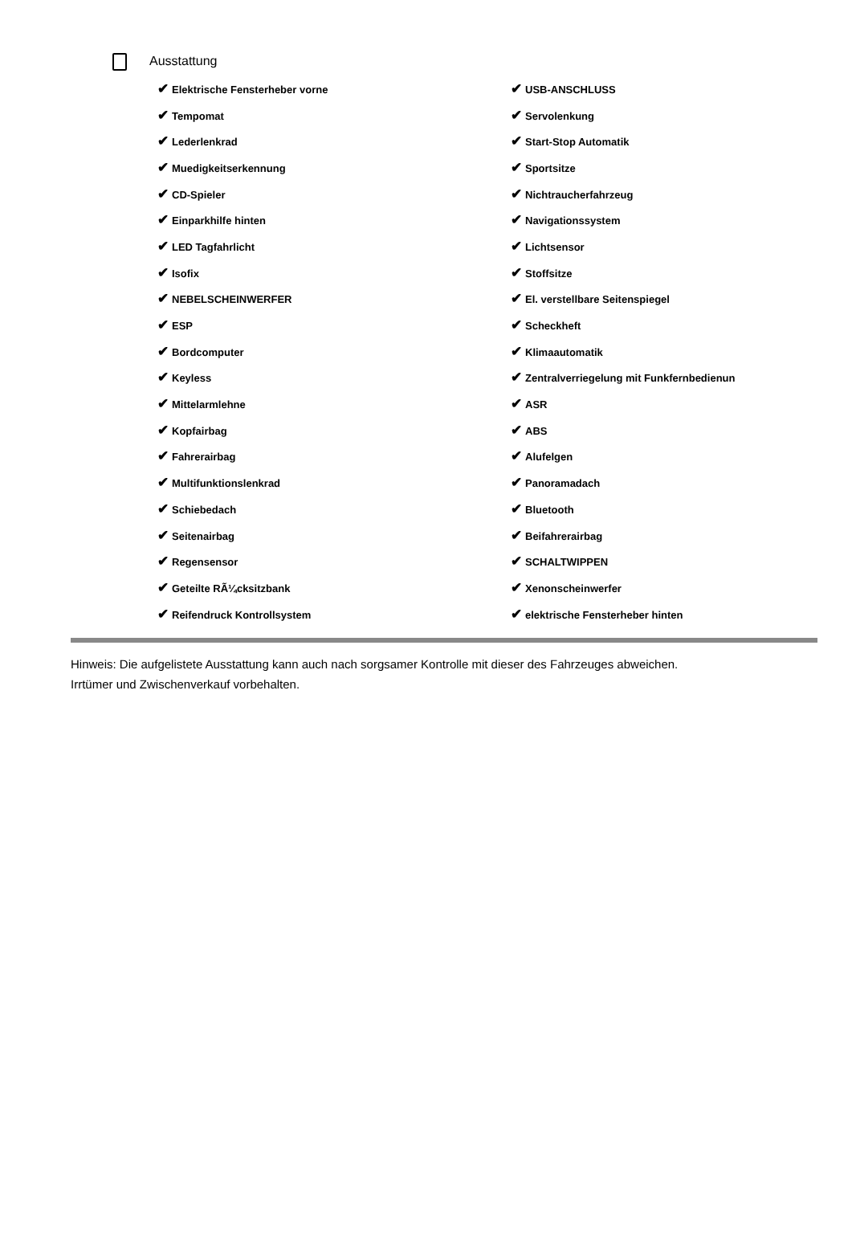Ausstattung
| ✔ Elektrische Fensterheber vorne | ✔ USB-ANSCHLUSS |
| ✔ Tempomat | ✔ Servolenkung |
| ✔ Lederlenkrad | ✔ Start-Stop Automatik |
| ✔ Muedigkeitserkennung | ✔ Sportsitze |
| ✔ CD-Spieler | ✔ Nichtraucherfahrzeug |
| ✔ Einparkhilfe hinten | ✔ Navigationssystem |
| ✔ LED Tagfahrlicht | ✔ Lichtsensor |
| ✔ Isofix | ✔ Stoffsitze |
| ✔ NEBELSCHEINWERFER | ✔ El. verstellbare Seitenspiegel |
| ✔ ESP | ✔ Scheckheft |
| ✔ Bordcomputer | ✔ Klimaautomatik |
| ✔ Keyless | ✔ Zentralverriegelung mit Funkfernbedienun |
| ✔ Mittelarmlehne | ✔ ASR |
| ✔ Kopfairbag | ✔ ABS |
| ✔ Fahrerairbag | ✔ Alufelgen |
| ✔ Multifunktionslenkrad | ✔ Panoramadach |
| ✔ Schiebedach | ✔ Bluetooth |
| ✔ Seitenairbag | ✔ Beifahrerairbag |
| ✔ Regensensor | ✔ SCHALTWIPPEN |
| ✔ Geteilte RÃ¼cksitzbank | ✔ Xenonscheinwerfer |
| ✔ Reifendruck Kontrollsystem | ✔ elektrische Fensterheber hinten |
Hinweis: Die aufgelistete Ausstattung kann auch nach sorgsamer Kontrolle mit dieser des Fahrzeuges abweichen. Irrtümer und Zwischenverkauf vorbehalten.